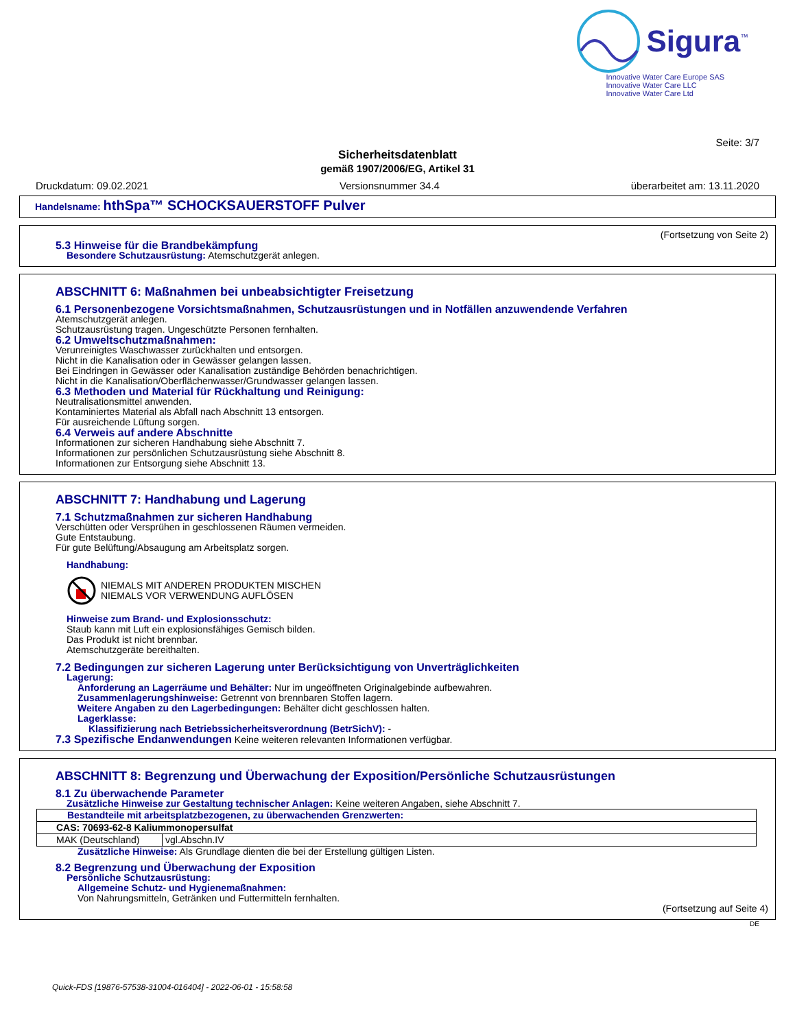Sigura<sup>™</sup>
Innovative Water Care Europe SAS
Innovative Water Care LLC
Innovative Water Care Ltd
Seite: 3/7
Sicherheitsdatenblatt
gemäß 1907/2006/EG, Artikel 31
Druckdatum: 09.02.2021 Versionsnummer 34.4 überarbeitet am: 13.11.2020
Handelsname: hthSpa™ SCHOCKSAUERSTOFF Pulver
(Fortsetzung von Seite 2)
5.3 Hinweise für die Brandbekämpfung
Besondere Schutzausrüstung: Atemschutzgerät anlegen.
ABSCHNITT 6: Maßnahmen bei unbeabsichtigter Freisetzung
6.1 Personenbezogene Vorsichtsmaßnahmen, Schutzausrüstungen und in Notfällen anzuwendende Verfahren
Atemschutzgerät anlegen.
Schutzausrüstung tragen. Ungeschützte Personen fernhalten.
6.2 Umweltschutzmaßnahmen:
Verunreinigtes Waschwasser zurückhalten und entsorgen.
Nicht in die Kanalisation oder in Gewässer gelangen lassen.
Bei Eindringen in Gewässer oder Kanalisation zuständige Behörden benachrichtigen.
Nicht in die Kanalisation/Oberflächenwasser/Grundwasser gelangen lassen.
6.3 Methoden und Material für Rückhaltung und Reinigung:
Neutralisationsmittel anwenden.
Kontaminiertes Material als Abfall nach Abschnitt 13 entsorgen.
Für ausreichende Lüftung sorgen.
6.4 Verweis auf andere Abschnitte
Informationen zur sicheren Handhabung siehe Abschnitt 7.
Informationen zur persönlichen Schutzausrüstung siehe Abschnitt 8.
Informationen zur Entsorgung siehe Abschnitt 13.
ABSCHNITT 7: Handhabung und Lagerung
7.1 Schutzmaßnahmen zur sicheren Handhabung
Verschütten oder Versprühen in geschlossenen Räumen vermeiden.
Gute Entstaubung.
Für gute Belüftung/Absaugung am Arbeitsplatz sorgen.
Handhabung:
NIEMALS MIT ANDEREN PRODUKTEN MISCHEN
NIEMALS VOR VERWENDUNG AUFLÖSEN
Hinweise zum Brand- und Explosionsschutz:
Staub kann mit Luft ein explosionsfähiges Gemisch bilden.
Das Produkt ist nicht brennbar.
Atemschutzgeräte bereithalten.
7.2 Bedingungen zur sicheren Lagerung unter Berücksichtigung von Unverträglichkeiten
Lagerung:
Anforderung an Lagerräume und Behälter: Nur im ungeöffneten Originalgebinde aufbewahren.
Zusammenlagerungshinweise: Getrennt von brennbaren Stoffen lagern.
Weitere Angaben zu den Lagerbedingungen: Behälter dicht geschlossen halten.
Lagerklasse:
Klassifizierung nach Betriebssicherheitsverordnung (BetrSichV): -
7.3 Spezifische Endanwendungen Keine weiteren relevanten Informationen verfügbar.
ABSCHNITT 8: Begrenzung und Überwachung der Exposition/Persönliche Schutzausrüstungen
8.1 Zu überwachende Parameter
Zusätzliche Hinweise zur Gestaltung technischer Anlagen: Keine weiteren Angaben, siehe Abschnitt 7.
| Bestandteile mit arbeitsplatzbezogenen, zu überwachenden Grenzwerten: | |
| CAS: 70693-62-8 Kaliummonopersulfat | |
| MAK (Deutschland) | vgl.Abschn.IV |
Zusätzliche Hinweise: Als Grundlage dienten die bei der Erstellung gültigen Listen.
8.2 Begrenzung und Überwachung der Exposition
Persönliche Schutzausrüstung:
Allgemeine Schutz- und Hygienemaßnahmen:
Von Nahrungsmitteln, Getränken und Futtermitteln fernhalten.
(Fortsetzung auf Seite 4)
DE
Quick-FDS [19876-57538-31004-016404] - 2022-06-01 - 15:58:58